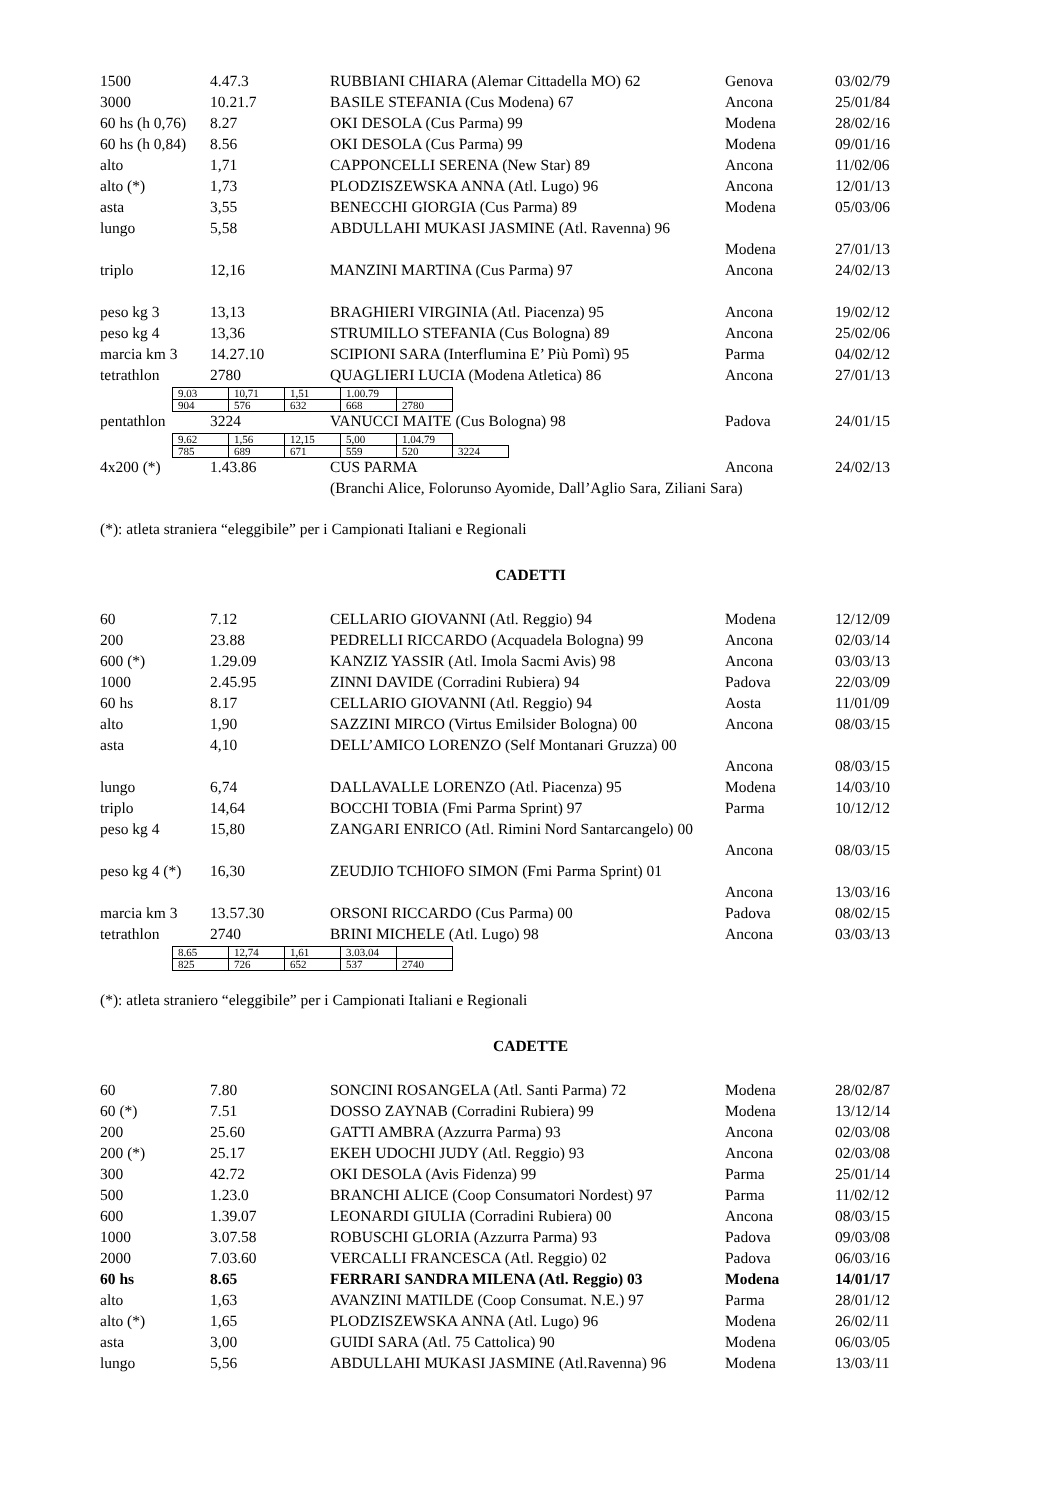| 1500 | 4.47.3 | RUBBIANI CHIARA (Alemar Cittadella MO) 62 | Genova | 03/02/79 |
| 3000 | 10.21.7 | BASILE STEFANIA (Cus Modena) 67 | Ancona | 25/01/84 |
| 60 hs (h 0,76) | 8.27 | OKI DESOLA (Cus Parma) 99 | Modena | 28/02/16 |
| 60 hs (h 0,84) | 8.56 | OKI DESOLA (Cus Parma) 99 | Modena | 09/01/16 |
| alto | 1,71 | CAPPONCELLI SERENA (New Star) 89 | Ancona | 11/02/06 |
| alto (*) | 1,73 | PLODZISZEWSKA ANNA (Atl. Lugo) 96 | Ancona | 12/01/13 |
| asta | 3,55 | BENECCHI GIORGIA (Cus Parma) 89 | Modena | 05/03/06 |
| lungo | 5,58 | ABDULLAHI MUKASI JASMINE (Atl. Ravenna) 96 | | |
| | | | Modena | 27/01/13 |
| triplo | 12,16 | MANZINI MARTINA (Cus Parma) 97 | Ancona | 24/02/13 |
| peso kg 3 | 13,13 | BRAGHIERI VIRGINIA (Atl. Piacenza) 95 | Ancona | 19/02/12 |
| peso kg 4 | 13,36 | STRUMILLO STEFANIA (Cus Bologna) 89 | Ancona | 25/02/06 |
| marcia km 3 | 14.27.10 | SCIPIONI SARA (Interflumina E’ Più Pomì) 95 | Parma | 04/02/12 |
| tetrathlon | 2780 | QUAGLIERI LUCIA (Modena Atletica) 86 | Ancona | 27/01/13 |
| 9.03 | 10,71 | 1,51 | 1.00.79 | |
| 904 | 576 | 632 | 668 | 2780 |
| pentathlon | 3224 | VANUCCI MAITE (Cus Bologna) 98 | Padova | 24/01/15 |
| 9.62 | 1,56 | 12,15 | 5,00 | 1.04.79 | |
| 785 | 689 | 671 | 559 | 520 | 3224 |
| 4x200 (*) | 1.43.86 | CUS PARMA | Ancona | 24/02/13 |
| | | (Branchi Alice, Folorunso Ayomide, Dall’Aglio Sara, Ziliani Sara) | | |
(*): atleta straniera “eleggibile” per i Campionati Italiani e Regionali
CADETTI
| 60 | 7.12 | CELLARIO GIOVANNI (Atl. Reggio) 94 | Modena | 12/12/09 |
| 200 | 23.88 | PEDRELLI RICCARDO (Acquadela Bologna) 99 | Ancona | 02/03/14 |
| 600 (*) | 1.29.09 | KANZIZ YASSIR (Atl. Imola Sacmi Avis) 98 | Ancona | 03/03/13 |
| 1000 | 2.45.95 | ZINNI DAVIDE (Corradini Rubiera) 94 | Padova | 22/03/09 |
| 60 hs | 8.17 | CELLARIO GIOVANNI (Atl. Reggio) 94 | Aosta | 11/01/09 |
| alto | 1,90 | SAZZINI MIRCO (Virtus Emilsider Bologna) 00 | Ancona | 08/03/15 |
| asta | 4,10 | DELL’AMICO LORENZO (Self Montanari Gruzza) 00 | | |
| | | | Ancona | 08/03/15 |
| lungo | 6,74 | DALLAVALLE LORENZO (Atl. Piacenza) 95 | Modena | 14/03/10 |
| triplo | 14,64 | BOCCHI TOBIA (Fmi Parma Sprint) 97 | Parma | 10/12/12 |
| peso kg 4 | 15,80 | ZANGARI ENRICO (Atl. Rimini Nord Santarcangelo) 00 | | |
| | | | Ancona | 08/03/15 |
| peso kg 4 (*) | 16,30 | ZEUDJIO TCHIOFO SIMON (Fmi Parma Sprint) 01 | | |
| | | | Ancona | 13/03/16 |
| marcia km 3 | 13.57.30 | ORSONI RICCARDO (Cus Parma) 00 | Padova | 08/02/15 |
| tetrathlon | 2740 | BRINI MICHELE (Atl. Lugo) 98 | Ancona | 03/03/13 |
| 8.65 | 12,74 | 1,61 | 3.03.04 | |
| 825 | 726 | 652 | 537 | 2740 |
(*): atleta straniero “eleggibile” per i Campionati Italiani e Regionali
CADETTE
| 60 | 7.80 | SONCINI ROSANGELA (Atl. Santi Parma) 72 | Modena | 28/02/87 |
| 60 (*) | 7.51 | DOSSO ZAYNAB (Corradini Rubiera) 99 | Modena | 13/12/14 |
| 200 | 25.60 | GATTI AMBRA (Azzurra Parma) 93 | Ancona | 02/03/08 |
| 200 (*) | 25.17 | EKEH UDOCHI JUDY (Atl. Reggio) 93 | Ancona | 02/03/08 |
| 300 | 42.72 | OKI DESOLA (Avis Fidenza) 99 | Parma | 25/01/14 |
| 500 | 1.23.0 | BRANCHI ALICE (Coop Consumatori Nordest) 97 | Parma | 11/02/12 |
| 600 | 1.39.07 | LEONARDI GIULIA (Corradini Rubiera) 00 | Ancona | 08/03/15 |
| 1000 | 3.07.58 | ROBUSCHI GLORIA (Azzurra Parma) 93 | Padova | 09/03/08 |
| 2000 | 7.03.60 | VERCALLI FRANCESCA (Atl. Reggio) 02 | Padova | 06/03/16 |
| 60 hs | 8.65 | FERRARI SANDRA MILENA (Atl. Reggio) 03 | Modena | 14/01/17 |
| alto | 1,63 | AVANZINI MATILDE (Coop Consumat. N.E.) 97 | Parma | 28/01/12 |
| alto (*) | 1,65 | PLODZISZEWSKA ANNA (Atl. Lugo) 96 | Modena | 26/02/11 |
| asta | 3,00 | GUIDI SARA (Atl. 75 Cattolica) 90 | Modena | 06/03/05 |
| lungo | 5,56 | ABDULLAHI MUKASI JASMINE (Atl.Ravenna) 96 | Modena | 13/03/11 |